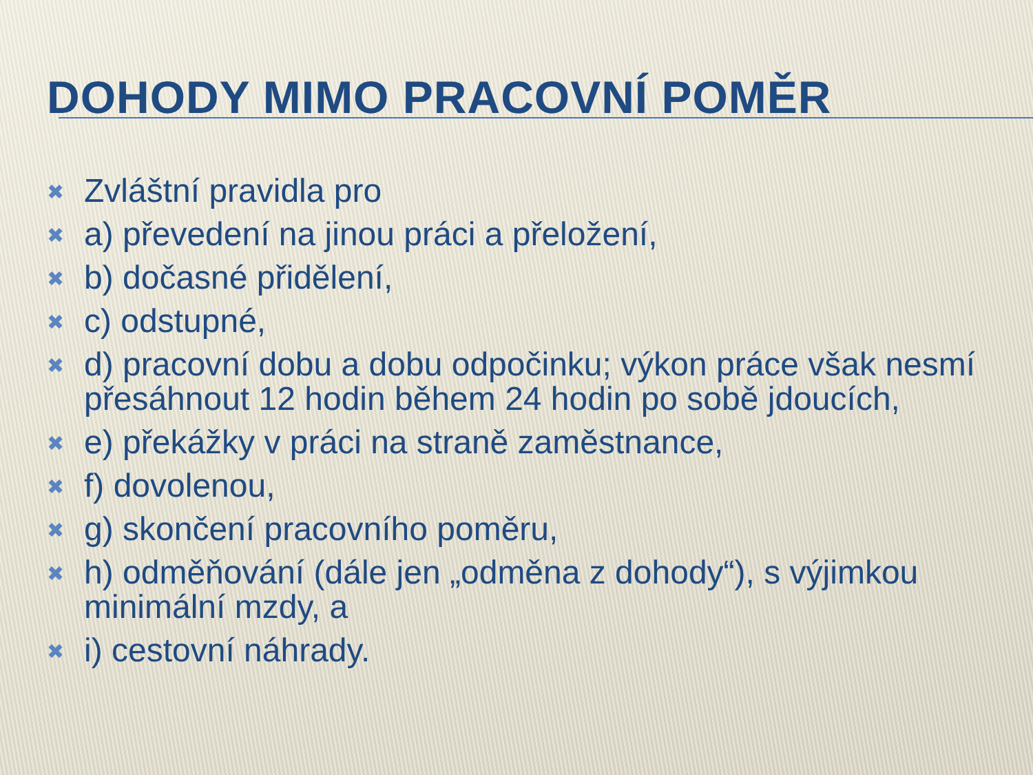DOHODY MIMO PRACOVNÍ POMĚR
✖ Zvláštní pravidla pro
✖ a) převedení na jinou práci a přeložení,
✖ b) dočasné přidělení,
✖ c) odstupné,
✖ d) pracovní dobu a dobu odpočinku; výkon práce však nesmí přesáhnout 12 hodin během 24 hodin po sobě jdoucích,
✖ e) překážky v práci na straně zaměstnance,
✖ f) dovolenou,
✖ g) skončení pracovního poměru,
✖ h) odměňování (dále jen „odměna z dohody“), s výjimkou minimální mzdy, a
✖ i) cestovní náhrady.